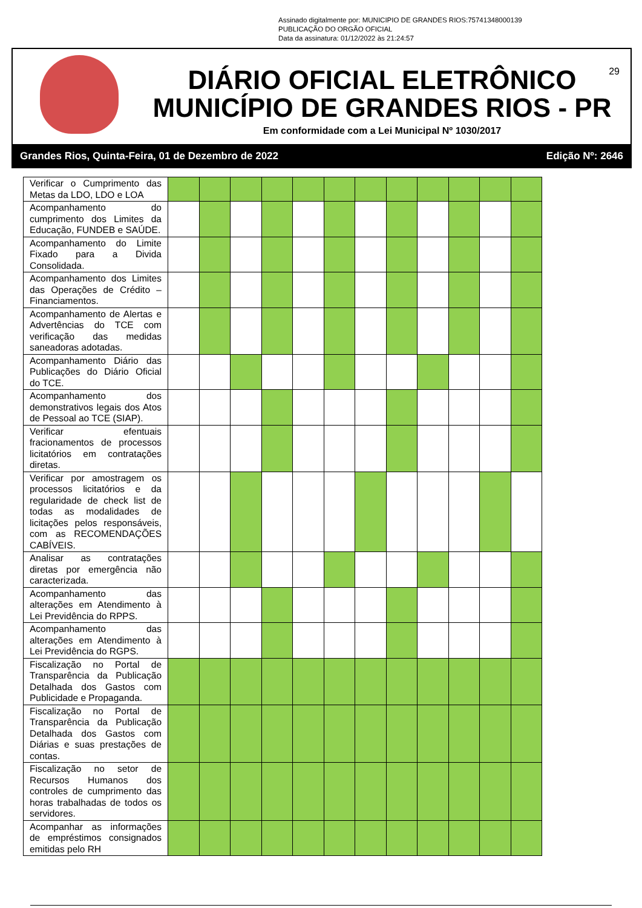Assinado digitalmente por: MUNICIPIO DE GRANDES RIOS:75741348000139
PUBLICAÇÃO DO ORGÃO OFICIAL
Data da assinatura: 01/12/2022 às 21:24:57
29
DIÁRIO OFICIAL ELETRÔNICO
MUNICÍPIO DE GRANDES RIOS - PR
Em conformidade com a Lei Municipal Nº 1030/2017
Grandes Rios, Quinta-Feira, 01 de Dezembro de 2022 Edição Nº: 2646
| Verificar o Cumprimento das Metas da LDO, LDO e LOA | | | | | | | | | | | | |
| Acompanhamento do cumprimento dos Limites da Educação, FUNDEB e SAÚDE. | | | | | | | | | | | | |
| Acompanhamento do Limite Fixado para a Divida Consolidada. | | | | | | | | | | | | |
| Acompanhamento dos Limites das Operações de Crédito – Financiamentos. | | | | | | | | | | | | |
| Acompanhamento de Alertas e Advertências do TCE com verificação das medidas saneadoras adotadas. | | | | | | | | | | | | |
| Acompanhamento Diário das Publicações do Diário Oficial do TCE. | | | | | | | | | | | | |
| Acompanhamento dos demonstrativos legais dos Atos de Pessoal ao TCE (SIAP). | | | | | | | | | | | | |
| Verificar efentuais fracionamentos de processos licitatórios em contratações diretas. | | | | | | | | | | | | |
| Verificar por amostragem os processos licitatórios e da regularidade de check list de todas as modalidades de licitações pelos responsáveis, com as RECOMENDAÇÕES CABÍVEIS. | | | | | | | | | | | | |
| Analisar as contratações diretas por emergência não caracterizada. | | | | | | | | | | | | |
| Acompanhamento das alterações em Atendimento à Lei Previdência do RPPS. | | | | | | | | | | | | |
| Acompanhamento das alterações em Atendimento à Lei Previdência do RGPS. | | | | | | | | | | | | |
| Fiscalização no Portal de Transparência da Publicação Detalhada dos Gastos com Publicidade e Propaganda. | | | | | | | | | | | | |
| Fiscalização no Portal de Transparência da Publicação Detalhada dos Gastos com Diárias e suas prestações de contas. | | | | | | | | | | | | |
| Fiscalização no setor de Recursos Humanos dos controles de cumprimento das horas trabalhadas de todos os servidores. | | | | | | | | | | | | |
| Acompanhar as informações de empréstimos consignados emitidas pelo RH | | | | | | | | | | | | |